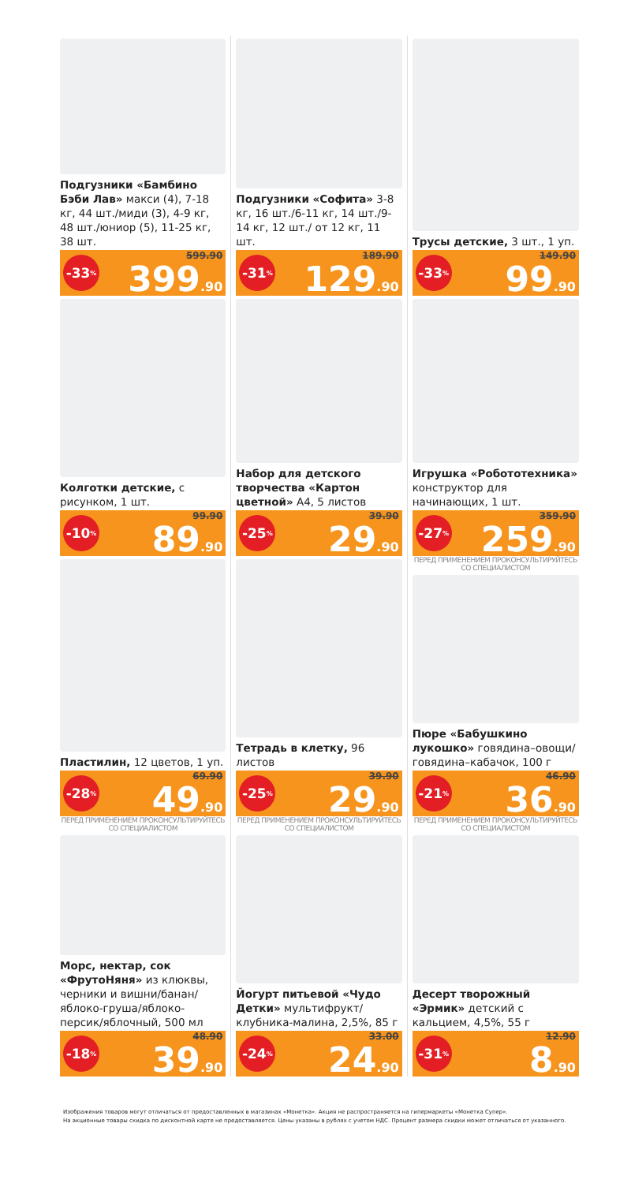Подгузники «Бамбино Бэби Лав» макси (4), 7-18 кг, 44 шт./миди (3), 4-9 кг, 48 шт./юниор (5), 11-25 кг, 38 шт.
-33%
599.90
399.90
Подгузники «Софита» 3-8 кг, 16 шт./6-11 кг, 14 шт./9-14 кг, 12 шт./ от 12 кг, 11 шт.
-31%
189.90
129.90
Трусы детские, 3 шт., 1 уп.
-33%
149.90
99.90
Колготки детские, с рисунком, 1 шт.
-10%
99.90
89.90
Набор для детского творчества «Картон цветной» А4, 5 листов
-25%
39.90
29.90
Игрушка «Робототехника» конструктор для начинающих, 1 шт.
-27%
359.90
259.90
Пластилин, 12 цветов, 1 уп.
-28%
69.90
49.90
Тетрадь в клетку, 96 листов
-25%
39.90
29.90
ПЕРЕД ПРИМЕНЕНИЕМ ПРОКОНСУЛЬТИРУЙТЕСЬ СО СПЕЦИАЛИСТОМ
Пюре «Бабушкино лукошко» говядина–овощи/ говядина–кабачок, 100 г
-21%
46.90
36.90
ПЕРЕД ПРИМЕНЕНИЕМ ПРОКОНСУЛЬТИРУЙТЕСЬ СО СПЕЦИАЛИСТОМ
Морс, нектар, сок «ФрутоНяня» из клюквы, черники и вишни/банан/ яблоко-груша/яблоко-персик/яблочный, 500 мл
-18%
48.90
39.90
ПЕРЕД ПРИМЕНЕНИЕМ ПРОКОНСУЛЬТИРУЙТЕСЬ СО СПЕЦИАЛИСТОМ
Йогурт питьевой «Чудо Детки» мультифрукт/ клубника-малина, 2,5%, 85 г
-24%
33.00
24.90
ПЕРЕД ПРИМЕНЕНИЕМ ПРОКОНСУЛЬТИРУЙТЕСЬ СО СПЕЦИАЛИСТОМ
Десерт творожный «Эрмик» детский с кальцием, 4,5%, 55 г
-31%
12.90
8.90
Изображения товаров могут отличаться от предоставленных в магазинах «Монетка». Акция не распространяется на гипермаркеты «Монетка Супер».
На акционные товары скидка по дисконтной карте не предоставляется. Цены указаны в рублях с учетом НДС. Процент размера скидки может отличаться от указанного.